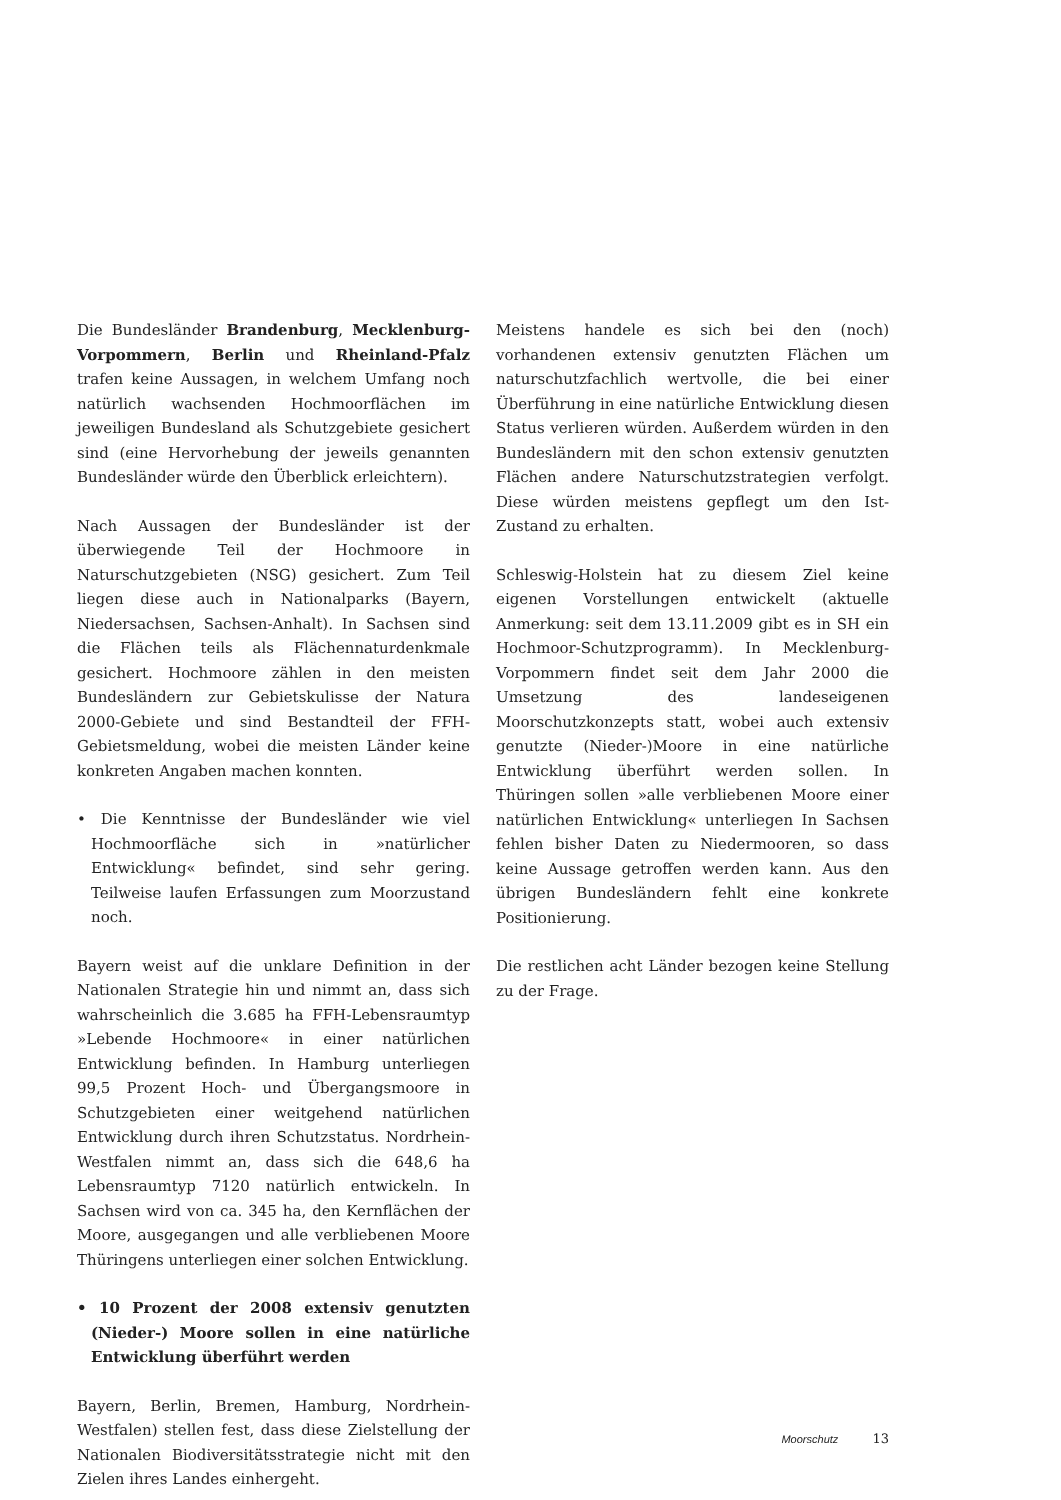Die Bundesländer Brandenburg, Mecklenburg-Vorpommern, Berlin und Rheinland-Pfalz trafen keine Aussagen, in welchem Umfang noch natürlich wachsenden Hochmoorflächen im jeweiligen Bundesland als Schutzgebiete gesichert sind (eine Hervorhebung der jeweils genannten Bundesländer würde den Überblick erleichtern).
Nach Aussagen der Bundesländer ist der überwiegende Teil der Hochmoore in Naturschutzgebieten (NSG) gesichert. Zum Teil liegen diese auch in Nationalparks (Bayern, Niedersachsen, Sachsen-Anhalt). In Sachsen sind die Flächen teils als Flächennaturdenkmale gesichert. Hochmoore zählen in den meisten Bundesländern zur Gebietskulisse der Natura 2000-Gebiete und sind Bestandteil der FFH-Gebietsmeldung, wobei die meisten Länder keine konkreten Angaben machen konnten.
• Die Kenntnisse der Bundesländer wie viel Hochmoorfläche sich in »natürlicher Entwicklung« befindet, sind sehr gering. Teilweise laufen Erfassungen zum Moorzustand noch.
Bayern weist auf die unklare Definition in der Nationalen Strategie hin und nimmt an, dass sich wahrscheinlich die 3.685 ha FFH-Lebensraumtyp »Lebende Hochmoore« in einer natürlichen Entwicklung befinden. In Hamburg unterliegen 99,5 Prozent Hoch- und Übergangsmoore in Schutzgebieten einer weitgehend natürlichen Entwicklung durch ihren Schutzstatus. Nordrhein-Westfalen nimmt an, dass sich die 648,6 ha Lebensraumtyp 7120 natürlich entwickeln. In Sachsen wird von ca. 345 ha, den Kernflächen der Moore, ausgegangen und alle verbliebenen Moore Thüringens unterliegen einer solchen Entwicklung.
• 10 Prozent der 2008 extensiv genutzten (Nieder-) Moore sollen in eine natürliche Entwicklung überführt werden
Bayern, Berlin, Bremen, Hamburg, Nordrhein-Westfalen) stellen fest, dass diese Zielstellung der Nationalen Biodiversitätsstrategie nicht mit den Zielen ihres Landes einhergeht.
Meistens handele es sich bei den (noch) vorhandenen extensiv genutzten Flächen um naturschutzfachlich wertvolle, die bei einer Überführung in eine natürliche Entwicklung diesen Status verlieren würden. Außerdem würden in den Bundesländern mit den schon extensiv genutzten Flächen andere Naturschutzstrategien verfolgt. Diese würden meistens gepflegt um den Ist-Zustand zu erhalten.
Schleswig-Holstein hat zu diesem Ziel keine eigenen Vorstellungen entwickelt (aktuelle Anmerkung: seit dem 13.11.2009 gibt es in SH ein Hochmoor-Schutzprogramm). In Mecklenburg-Vorpommern findet seit dem Jahr 2000 die Umsetzung des landeseigenen Moorschutzkonzepts statt, wobei auch extensiv genutzte (Nieder-)Moore in eine natürliche Entwicklung überführt werden sollen. In Thüringen sollen »alle verbliebenen Moore einer natürlichen Entwicklung« unterliegen In Sachsen fehlen bisher Daten zu Niedermooren, so dass keine Aussage getroffen werden kann. Aus den übrigen Bundesländern fehlt eine konkrete Positionierung.
Die restlichen acht Länder bezogen keine Stellung zu der Frage.
Moorschutz 13